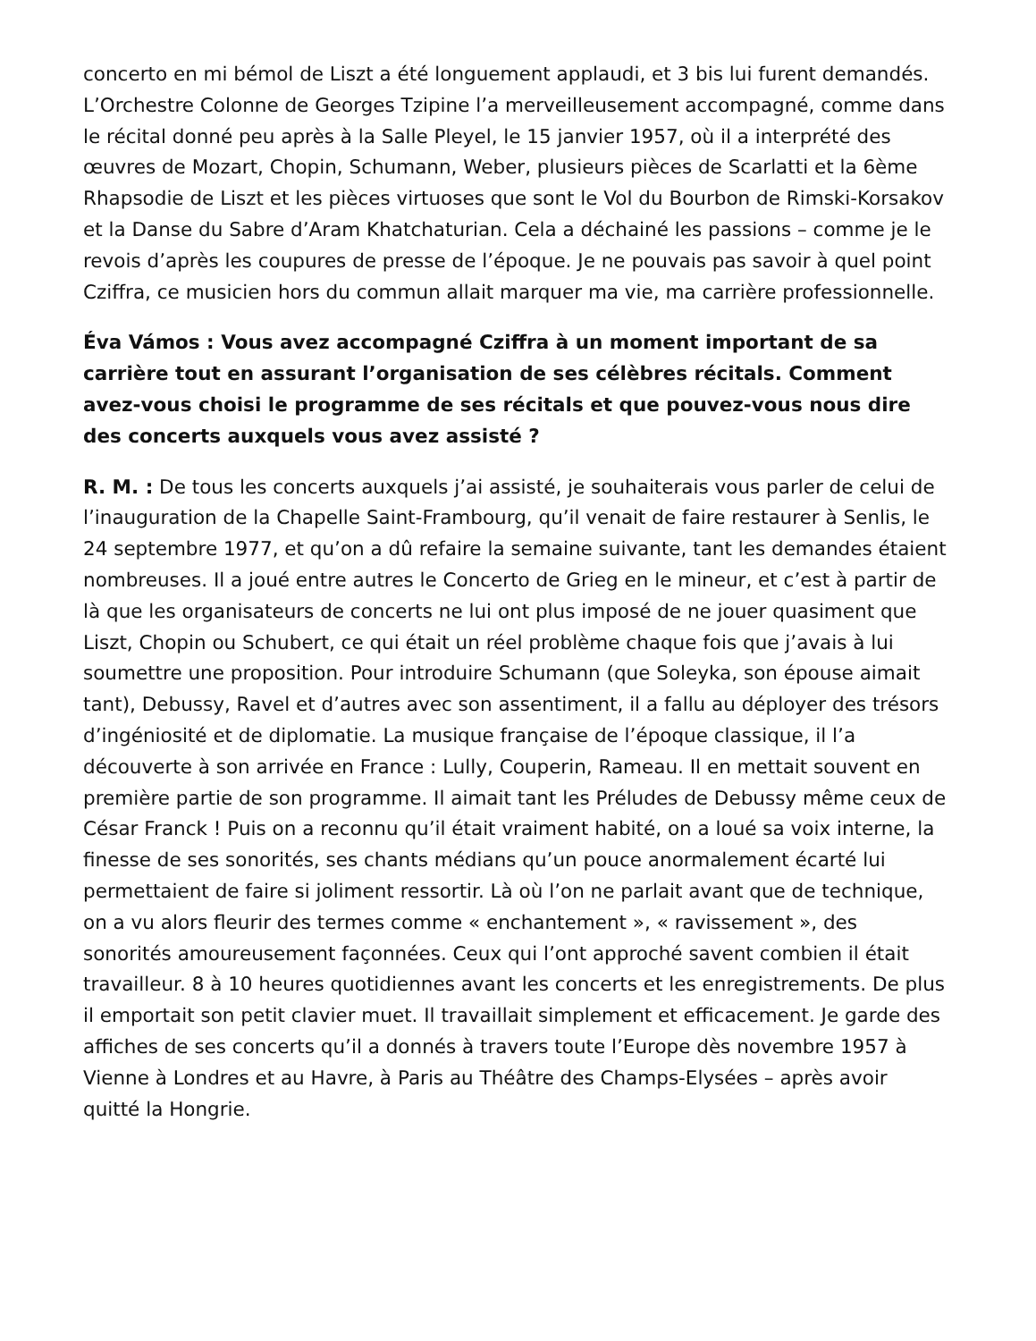concerto en mi bémol de Liszt a été longuement applaudi, et 3 bis lui furent demandés. L’Orchestre Colonne de Georges Tzipine l’a merveilleusement accompagné, comme dans le récital donné peu après à la Salle Pleyel, le 15 janvier 1957, où il a interprété des œuvres de Mozart, Chopin, Schumann, Weber, plusieurs pièces de Scarlatti et la 6ème Rhapsodie de Liszt et les pièces virtuoses que sont le Vol du Bourbon de Rimski-Korsakov et la Danse du Sabre d’Aram Khatchaturian. Cela a déchainé les passions – comme je le revois d’après les coupures de presse de l’époque. Je ne pouvais pas savoir à quel point Cziffra, ce musicien hors du commun allait marquer ma vie, ma carrière professionnelle.
Éva Vámos : Vous avez accompagné Cziffra à un moment important de sa carrière tout en assurant l’organisation de ses célèbres récitals. Comment avez-vous choisi le programme de ses récitals et que pouvez-vous nous dire des concerts auxquels vous avez assisté ?
R. M. : De tous les concerts auxquels j’ai assisté, je souhaiterais vous parler de celui de l’inauguration de la Chapelle Saint-Frambourg, qu’il venait de faire restaurer à Senlis, le 24 septembre 1977, et qu’on a dû refaire la semaine suivante, tant les demandes étaient nombreuses. Il a joué entre autres le Concerto de Grieg en le mineur, et c’est à partir de là que les organisateurs de concerts ne lui ont plus imposé de ne jouer quasiment que Liszt, Chopin ou Schubert, ce qui était un réel problème chaque fois que j’avais à lui soumettre une proposition. Pour introduire Schumann (que Soleyka, son épouse aimait tant), Debussy, Ravel et d’autres avec son assentiment, il a fallu au déployer des trésors d’ingéniosité et de diplomatie. La musique française de l’époque classique, il l’a découverte à son arrivée en France : Lully, Couperin, Rameau. Il en mettait souvent en première partie de son programme. Il aimait tant les Préludes de Debussy même ceux de César Franck ! Puis on a reconnu qu’il était vraiment habité, on a loué sa voix interne, la finesse de ses sonorités, ses chants médians qu’un pouce anormalement écarté lui permettaient de faire si joliment ressortir. Là où l’on ne parlait avant que de technique, on a vu alors fleurir des termes comme « enchantement », « ravissement », des sonorités amoureusement façonnées. Ceux qui l’ont approché savent combien il était travailleur. 8 à 10 heures quotidiennes avant les concerts et les enregistrements. De plus il emportait son petit clavier muet. Il travaillait simplement et efficacement. Je garde des affiches de ses concerts qu’il a donnés à travers toute l’Europe dès novembre 1957 à Vienne à Londres et au Havre, à Paris au Théâtre des Champs-Elysées – après avoir quitté la Hongrie.